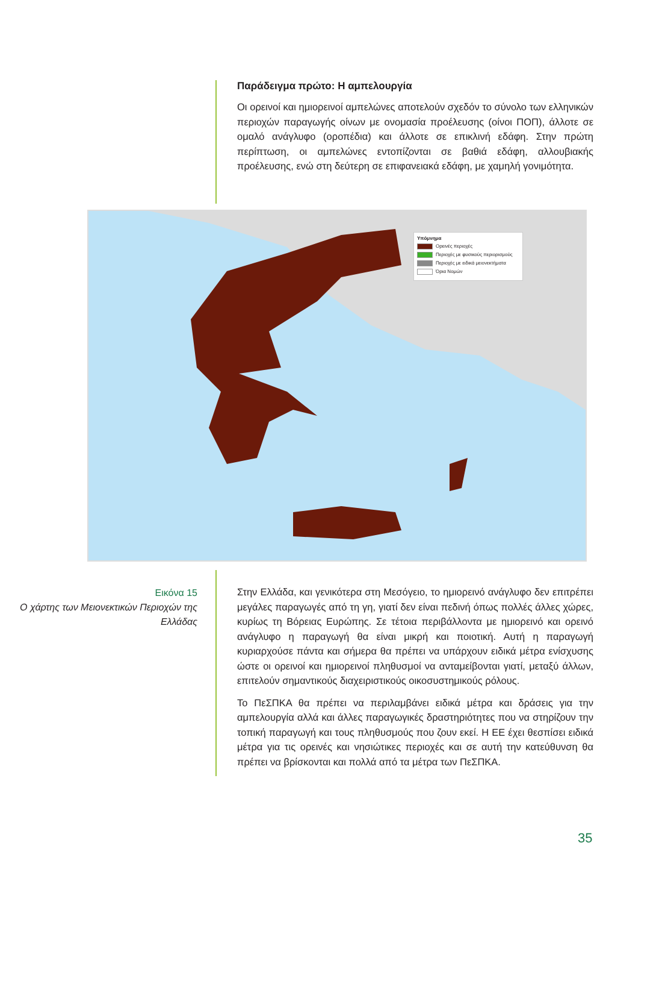Παράδειγμα πρώτο: Η αμπελουργία
Οι ορεινοί και ημιορεινοί αμπελώνες αποτελούν σχεδόν το σύνολο των ελληνικών περιοχών παραγωγής οίνων με ονομασία προέλευσης (οίνοι ΠΟΠ), άλλοτε σε ομαλό ανάγλυφο (οροπέδια) και άλλοτε σε επικλινή εδάφη. Στην πρώτη περίπτωση, οι αμπελώνες εντοπίζονται σε βαθιά εδάφη, αλλουβιακής προέλευσης, ενώ στη δεύτερη σε επιφανειακά εδάφη, με χαμηλή γονιμότητα.
Υπόμνημα
Ορεινές περιοχές
Περιοχές με φυσικούς περιορισμούς
Περιοχές με ειδικά μειονεκτήματα
Όρια Νομών
Εικόνα 15
Ο χάρτης των Μειονεκτικών Περιοχών της Ελλάδας
Στην Ελλάδα, και γενικότερα στη Μεσόγειο, το ημιορεινό ανάγλυφο δεν επιτρέπει μεγάλες παραγωγές από τη γη, γιατί δεν είναι πεδινή όπως πολλές άλλες χώρες, κυρίως τη Βόρειας Ευρώπης. Σε τέτοια περιβάλλοντα με ημιορεινό και ορεινό ανάγλυφο η παραγωγή θα είναι μικρή και ποιοτική. Αυτή η παραγωγή κυριαρχούσε πάντα και σήμερα θα πρέπει να υπάρχουν ειδικά μέτρα ενίσχυσης ώστε οι ορεινοί και ημιορεινοί πληθυσμοί να ανταμείβονται γιατί, μεταξύ άλλων, επιτελούν σημαντικούς διαχειριστικούς οικοσυστημικούς ρόλους.
Το ΠεΣΠΚΑ θα πρέπει να περιλαμβάνει ειδικά μέτρα και δράσεις για την αμπελουργία αλλά και άλλες παραγωγικές δραστηριότητες που να στηρίζουν την τοπική παραγωγή και τους πληθυσμούς που ζουν εκεί. Η ΕΕ έχει θεσπίσει ειδικά μέτρα για τις ορεινές και νησιώτικες περιοχές και σε αυτή την κατεύθυνση θα πρέπει να βρίσκονται και πολλά από τα μέτρα των ΠεΣΠΚΑ.
35